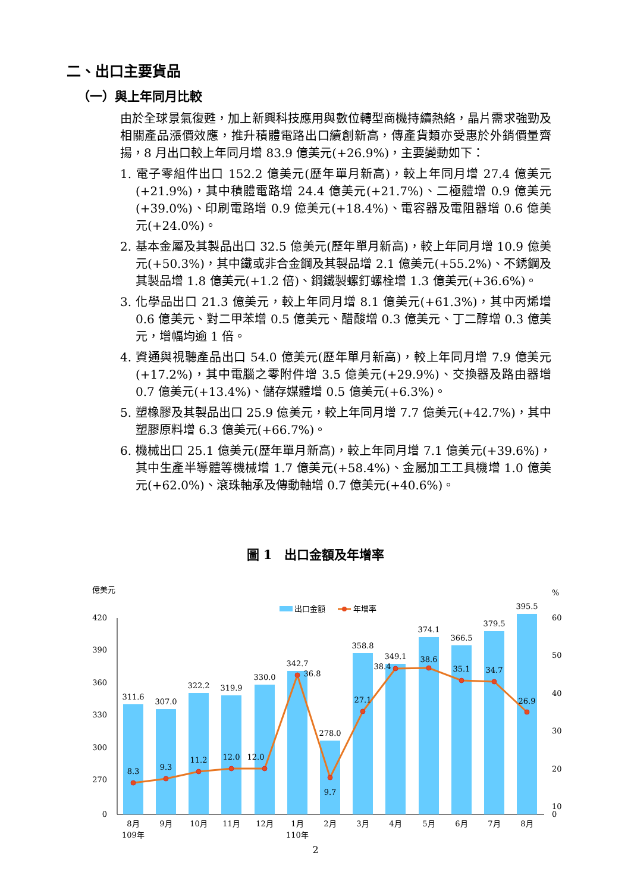二、出口主要貨品
（一）與上年同月比較
由於全球景氣復甦，加上新興科技應用與數位轉型商機持續熱絡，晶片需求強勁及相關產品漲價效應，推升積體電路出口續創新高，傳產貨類亦受惠於外銷價量齊揚，8 月出口較上年同月增 83.9 億美元(+26.9%)，主要變動如下：
1. 電子零組件出口 152.2 億美元(歷年單月新高)，較上年同月增 27.4 億美元(+21.9%)，其中積體電路增 24.4 億美元(+21.7%)、二極體增 0.9 億美元(+39.0%)、印刷電路增 0.9 億美元(+18.4%)、電容器及電阻器增 0.6 億美元(+24.0%)。
2. 基本金屬及其製品出口 32.5 億美元(歷年單月新高)，較上年同月增 10.9 億美元(+50.3%)，其中鐵或非合金鋼及其製品增 2.1 億美元(+55.2%)、不銹鋼及其製品增 1.8 億美元(+1.2 倍)、鋼鐵製螺釘螺栓增 1.3 億美元(+36.6%)。
3. 化學品出口 21.3 億美元，較上年同月增 8.1 億美元(+61.3%)，其中丙烯增 0.6 億美元、對二甲苯增 0.5 億美元、醋酸增 0.3 億美元、丁二醇增 0.3 億美元，增幅均逾 1 倍。
4. 資通與視聽產品出口 54.0 億美元(歷年單月新高)，較上年同月增 7.9 億美元(+17.2%)，其中電腦之零附件增 3.5 億美元(+29.9%)、交換器及路由器增 0.7 億美元(+13.4%)、儲存媒體增 0.5 億美元(+6.3%)。
5. 塑橡膠及其製品出口 25.9 億美元，較上年同月增 7.7 億美元(+42.7%)，其中塑膠原料增 6.3 億美元(+66.7%)。
6. 機械出口 25.1 億美元(歷年單月新高)，較上年同月增 7.1 億美元(+39.6%)，其中生產半導體等機械增 1.7 億美元(+58.4%)、金屬加工工具機增 1.0 億美元(+62.0%)、滾珠軸承及傳動軸增 0.7 億美元(+40.6%)。
圖 1　出口金額及年增率
億美元
%
出口金額
年增率
420
390
360
330
300
270
0
60
50
40
30
20
10
0
311.6
307.0
322.2
319.9
330.0
342.7
278.0
358.8
349.1
374.1
366.5
379.5
395.5
8.3
9.3
11.2
12.0
12.0
36.8
9.7
27.1
38.4
38.6
35.1
34.7
26.9
8月
9月
10月
11月
12月
1月
2月
3月
4月
5月
6月
7月
8月
109年
110年
2